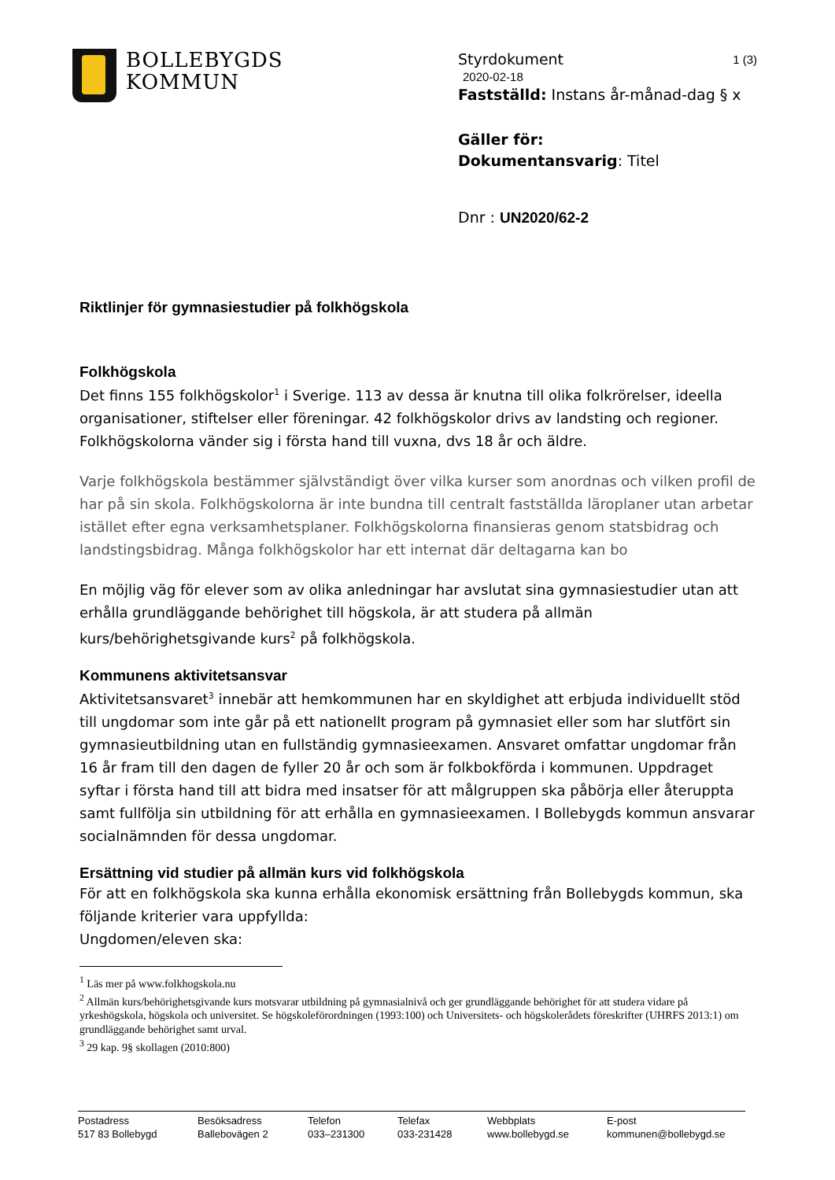BOLLEBYGDS
KOMMUN
Styrdokument 1 (3)
2020-02-18
Fastställd: Instans år-månad-dag § x
Gäller för:
Dokumentansvarig: Titel
Dnr : UN2020/62-2
Riktlinjer för gymnasiestudier på folkhögskola
Folkhögskola
Det finns 155 folkhögskolor<sup>1</sup> i Sverige. 113 av dessa är knutna till olika folkrörelser, ideella organisationer, stiftelser eller föreningar. 42 folkhögskolor drivs av landsting och regioner. Folkhögskolorna vänder sig i första hand till vuxna, dvs 18 år och äldre.
Varje folkhögskola bestämmer självständigt över vilka kurser som anordnas och vilken profil de har på sin skola. Folkhögskolorna är inte bundna till centralt fastställda läroplaner utan arbetar istället efter egna verksamhetsplaner. Folkhögskolorna finansieras genom statsbidrag och landstingsbidrag. Många folkhögskolor har ett internat där deltagarna kan bo
En möjlig väg för elever som av olika anledningar har avslutat sina gymnasiestudier utan att erhålla grundläggande behörighet till högskola, är att studera på allmän kurs/behörighetsgivande kurs<sup>2</sup> på folkhögskola.
Kommunens aktivitetsansvar
Aktivitetsansvaret<sup>3</sup> innebär att hemkommunen har en skyldighet att erbjuda individuellt stöd till ungdomar som inte går på ett nationellt program på gymnasiet eller som har slutfört sin gymnasieutbildning utan en fullständig gymnasieexamen. Ansvaret omfattar ungdomar från 16 år fram till den dagen de fyller 20 år och som är folkbokförda i kommunen. Uppdraget syftar i första hand till att bidra med insatser för att målgruppen ska påbörja eller återuppta samt fullfölja sin utbildning för att erhålla en gymnasieexamen. I Bollebygds kommun ansvarar socialnämnden för dessa ungdomar.
Ersättning vid studier på allmän kurs vid folkhögskola
För att en folkhögskola ska kunna erhålla ekonomisk ersättning från Bollebygds kommun, ska följande kriterier vara uppfyllda:
Ungdomen/eleven ska:
<sup>1</sup> Läs mer på www.folkhogskola.nu
<sup>2</sup> Allmän kurs/behörighetsgivande kurs motsvarar utbildning på gymnasialnivå och ger grundläggande behörighet för att studera vidare på yrkeshögskola, högskola och universitet. Se högskoleförordningen (1993:100) och Universitets- och högskolerådets föreskrifter (UHRFS 2013:1) om grundläggande behörighet samt urval.
<sup>3</sup> 29 kap. 9§ skollagen (2010:800)
Postadress
517 83 Bollebygd
Besöksadress
Ballebovägen 2
Telefon
033–231300
Telefax
033-231428
Webbplats
www.bollebygd.se
E-post
kommunen@bollebygd.se